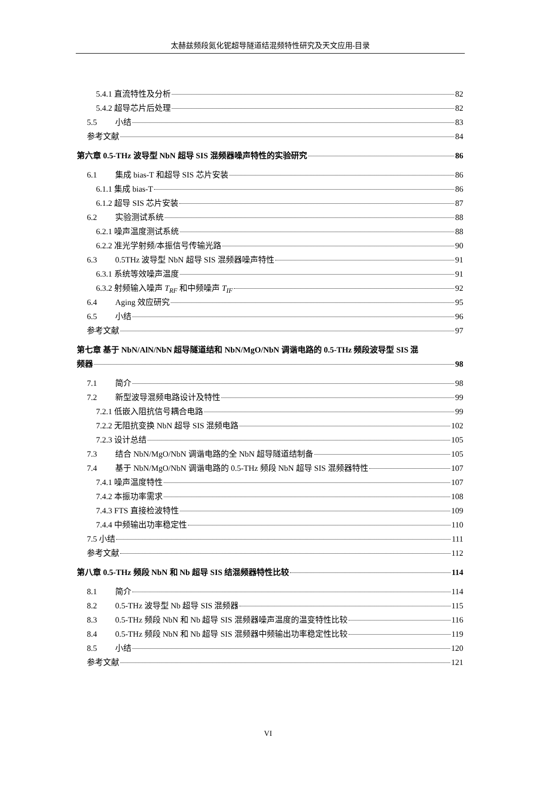太赫兹频段氮化铌超导隧道结混频特性研究及天文应用-目录
5.4.1 直流特性及分析 82
5.4.2 超导芯片后处理 82
5.5 小结 83
参考文献 84
第六章 0.5-THz 波导型 NbN 超导 SIS 混频器噪声特性的实验研究 86
6.1 集成 bias-T 和超导 SIS 芯片安装 86
6.1.1 集成 bias-T 86
6.1.2 超导 SIS 芯片安装 87
6.2 实验测试系统 88
6.2.1 噪声温度测试系统 88
6.2.2 准光学射频/本振信号传输光路 90
6.3 0.5THz 波导型 NbN 超导 SIS 混频器噪声特性 91
6.3.1 系统等效噪声温度 91
6.3.2 射频输入噪声 T<sub>RF</sub> 和中频噪声 T<sub>IF</sub> 92
6.4 Aging 效应研究 95
6.5 小结 96
参考文献 97
第七章 基于 NbN/AlN/NbN 超导隧道结和 NbN/MgO/NbN 调谐电路的 0.5-THz 频段波导型 SIS 混
频器 98
7.1 简介 98
7.2 新型波导混频电路设计及特性 99
7.2.1 低嵌入阻抗信号耦合电路 99
7.2.2 无阻抗变换 NbN 超导 SIS 混频电路 102
7.2.3 设计总结 105
7.3 结合 NbN/MgO/NbN 调谐电路的全 NbN 超导隧道结制备 105
7.4 基于 NbN/MgO/NbN 调谐电路的 0.5-THz 频段 NbN 超导 SIS 混频器特性 107
7.4.1 噪声温度特性 107
7.4.2 本振功率需求 108
7.4.3 FTS 直接检波特性 109
7.4.4 中频输出功率稳定性 110
7.5 小结 111
参考文献 112
第八章 0.5-THz 频段 NbN 和 Nb 超导 SIS 结混频器特性比较 114
8.1 简介 114
8.2 0.5-THz 波导型 Nb 超导 SIS 混频器 115
8.3 0.5-THz 频段 NbN 和 Nb 超导 SIS 混频器噪声温度的温变特性比较 116
8.4 0.5-THz 频段 NbN 和 Nb 超导 SIS 混频器中频输出功率稳定性比较 119
8.5 小结 120
参考文献 121
VI